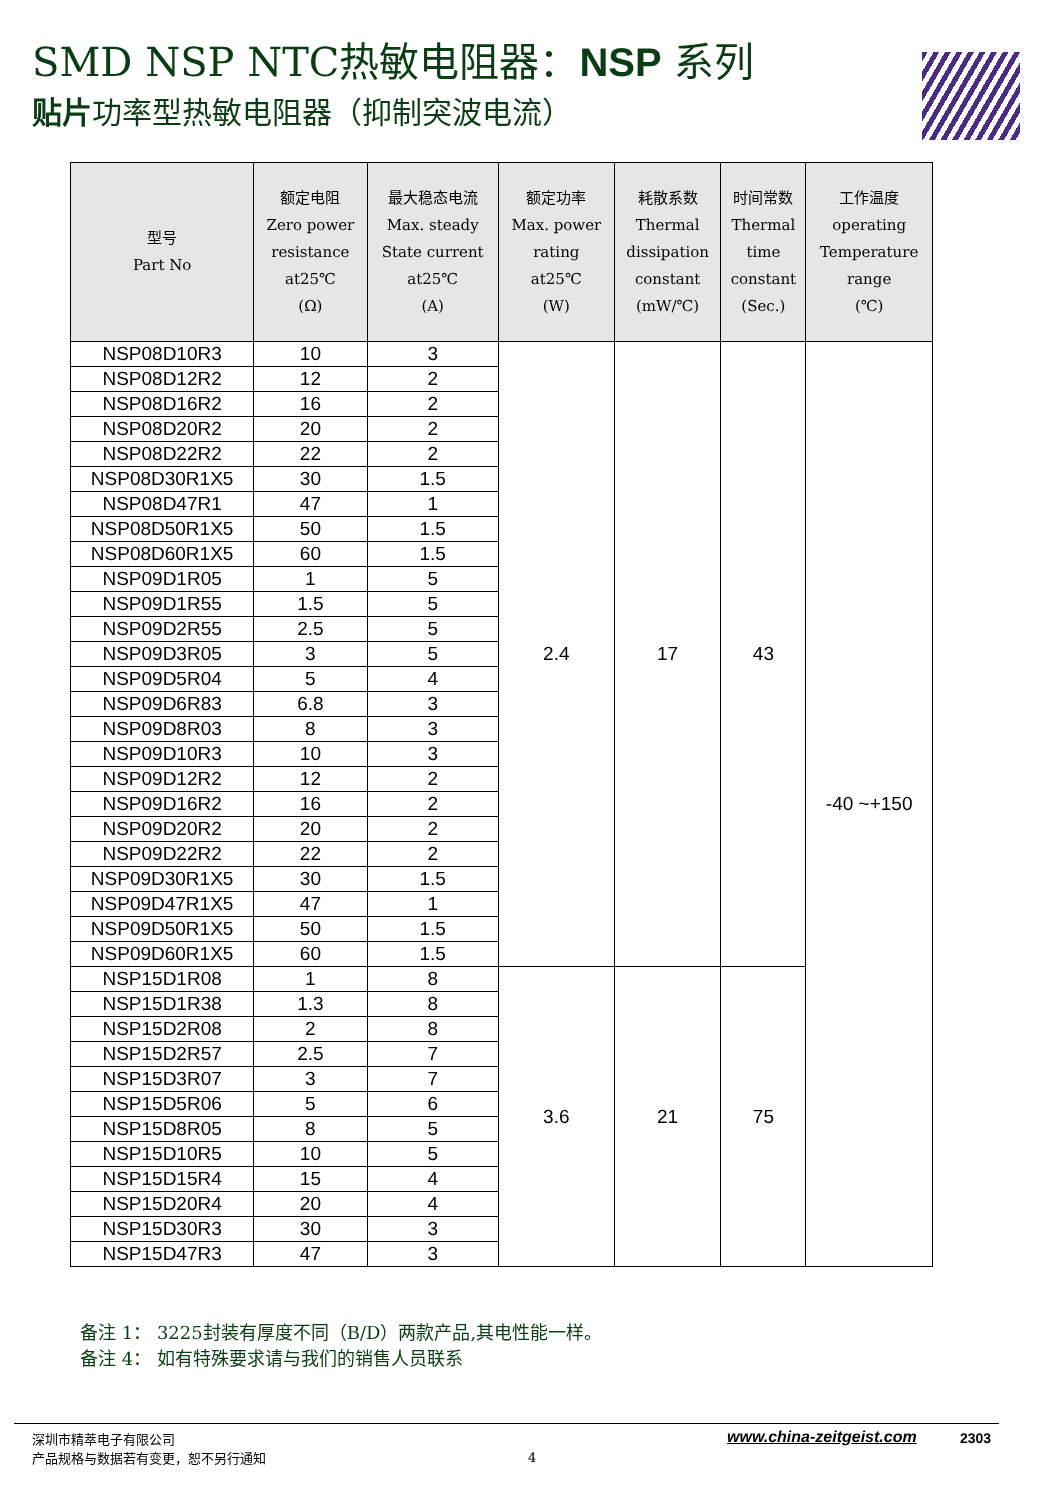SMD NSP NTC热敏电阻器：NSP 系列
贴片功率型热敏电阻器（抑制突波电流）
| 型号 Part No | 额定电阻 Zero power resistance at25℃ (Ω) | 最大稳态电流 Max. steady State current at25℃ (A) | 额定功率 Max. power rating at25℃ (W) | 耗散系数 Thermal dissipation constant (mW/℃) | 时间常数 Thermal time constant (Sec.) | 工作温度 operating Temperature range (℃) |
| --- | --- | --- | --- | --- | --- | --- |
| NSP08D10R3 | 10 | 3 | 2.4 | 17 | 43 | -40 ~+150 |
| NSP08D12R2 | 12 | 2 | | | | |
| NSP08D16R2 | 16 | 2 | | | | |
| NSP08D20R2 | 20 | 2 | | | | |
| NSP08D22R2 | 22 | 2 | | | | |
| NSP08D30R1X5 | 30 | 1.5 | | | | |
| NSP08D47R1 | 47 | 1 | | | | |
| NSP08D50R1X5 | 50 | 1.5 | | | | |
| NSP08D60R1X5 | 60 | 1.5 | | | | |
| NSP09D1R05 | 1 | 5 | | | | |
| NSP09D1R55 | 1.5 | 5 | | | | |
| NSP09D2R55 | 2.5 | 5 | | | | |
| NSP09D3R05 | 3 | 5 | | | | |
| NSP09D5R04 | 5 | 4 | | | | |
| NSP09D6R83 | 6.8 | 3 | | | | |
| NSP09D8R03 | 8 | 3 | | | | |
| NSP09D10R3 | 10 | 3 | | | | |
| NSP09D12R2 | 12 | 2 | | | | |
| NSP09D16R2 | 16 | 2 | | | | |
| NSP09D20R2 | 20 | 2 | | | | |
| NSP09D22R2 | 22 | 2 | | | | |
| NSP09D30R1X5 | 30 | 1.5 | | | | |
| NSP09D47R1X5 | 47 | 1 | | | | |
| NSP09D50R1X5 | 50 | 1.5 | | | | |
| NSP09D60R1X5 | 60 | 1.5 | | | | |
| NSP15D1R08 | 1 | 8 | 3.6 | 21 | 75 | |
| NSP15D1R38 | 1.3 | 8 | | | | |
| NSP15D2R08 | 2 | 8 | | | | |
| NSP15D2R57 | 2.5 | 7 | | | | |
| NSP15D3R07 | 3 | 7 | | | | |
| NSP15D5R06 | 5 | 6 | | | | |
| NSP15D8R05 | 8 | 5 | | | | |
| NSP15D10R5 | 10 | 5 | | | | |
| NSP15D15R4 | 15 | 4 | | | | |
| NSP15D20R4 | 20 | 4 | | | | |
| NSP15D30R3 | 30 | 3 | | | | |
| NSP15D47R3 | 47 | 3 | | | | |
备注 1： 3225封装有厚度不同（B/D）两款产品,其电性能一样。
备注 4： 如有特殊要求请与我们的销售人员联系
深圳市精萃电子有限公司
产品规格与数据若有变更，恕不另行通知
4
www.china-zeitgeist.com 2303